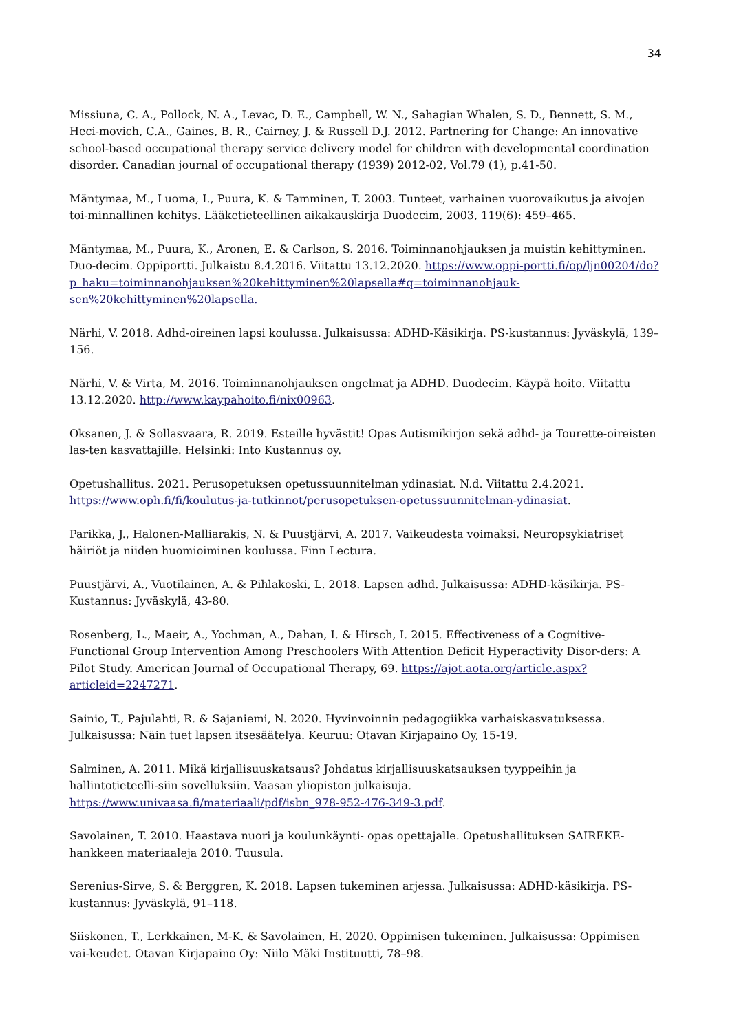34
Missiuna, C. A., Pollock, N. A., Levac, D. E., Campbell, W. N., Sahagian Whalen, S. D., Bennett, S. M., Heci-movich, C.A., Gaines, B. R., Cairney, J. & Russell D.J. 2012. Partnering for Change: An innovative school-based occupational therapy service delivery model for children with developmental coordination disorder. Canadian journal of occupational therapy (1939) 2012-02, Vol.79 (1), p.41-50.
Mäntymaa, M., Luoma, I., Puura, K. & Tamminen, T. 2003. Tunteet, varhainen vuorovaikutus ja aivojen toi-minnallinen kehitys. Lääketieteellinen aikakauskirja Duodecim, 2003, 119(6): 459–465.
Mäntymaa, M., Puura, K., Aronen, E. & Carlson, S. 2016. Toiminnanohjauksen ja muistin kehittyminen. Duo-decim. Oppiportti. Julkaistu 8.4.2016. Viitattu 13.12.2020. https://www.oppi-portti.fi/op/ljn00204/do?p_haku=toiminnanohjauksen%20kehittyminen%20lapsella#q=toiminnanohjauk-sen%20kehittyminen%20lapsella.
Närhi, V. 2018. Adhd-oireinen lapsi koulussa. Julkaisussa: ADHD-Käsikirja. PS-kustannus: Jyväskylä, 139–156.
Närhi, V. & Virta, M. 2016. Toiminnanohjauksen ongelmat ja ADHD. Duodecim. Käypä hoito. Viitattu 13.12.2020. http://www.kaypahoito.fi/nix00963.
Oksanen, J. & Sollasvaara, R. 2019. Esteille hyvästit! Opas Autismikirjon sekä adhd- ja Tourette-oireisten las-ten kasvattajille. Helsinki: Into Kustannus oy.
Opetushallitus. 2021. Perusopetuksen opetussuunnitelman ydinasiat. N.d. Viitattu 2.4.2021. https://www.oph.fi/fi/koulutus-ja-tutkinnot/perusopetuksen-opetussuunnitelman-ydinasiat.
Parikka, J., Halonen-Malliarakis, N. & Puustjärvi, A. 2017. Vaikeudesta voimaksi. Neuropsykiatriset häiriöt ja niiden huomioiminen koulussa. Finn Lectura.
Puustjärvi, A., Vuotilainen, A. & Pihlakoski, L. 2018. Lapsen adhd. Julkaisussa: ADHD-käsikirja. PS-Kustannus: Jyväskylä, 43-80.
Rosenberg, L., Maeir, A., Yochman, A., Dahan, I. & Hirsch, I. 2015. Effectiveness of a Cognitive-Functional Group Intervention Among Preschoolers With Attention Deficit Hyperactivity Disor-ders: A Pilot Study. American Journal of Occupational Therapy, 69. https://ajot.aota.org/article.aspx?articleid=2247271.
Sainio, T., Pajulahti, R. & Sajaniemi, N. 2020. Hyvinvoinnin pedagogiikka varhaiskasvatuksessa. Julkaisussa: Näin tuet lapsen itsesäätelyä. Keuruu: Otavan Kirjapaino Oy, 15-19.
Salminen, A. 2011. Mikä kirjallisuuskatsaus? Johdatus kirjallisuuskatsauksen tyyppeihin ja hallintotieteelli-siin sovelluksiin. Vaasan yliopiston julkaisuja. https://www.univaasa.fi/materiaali/pdf/isbn_978-952-476-349-3.pdf.
Savolainen, T. 2010. Haastava nuori ja koulunkäynti- opas opettajalle. Opetushallituksen SAIREKE-hankkeen materiaaleja 2010. Tuusula.
Serenius-Sirve, S. & Berggren, K. 2018. Lapsen tukeminen arjessa. Julkaisussa: ADHD-käsikirja. PS-kustannus: Jyväskylä, 91–118.
Siiskonen, T., Lerkkainen, M-K. & Savolainen, H. 2020. Oppimisen tukeminen. Julkaisussa: Oppimisen vai-keudet. Otavan Kirjapaino Oy: Niilo Mäki Instituutti, 78–98.